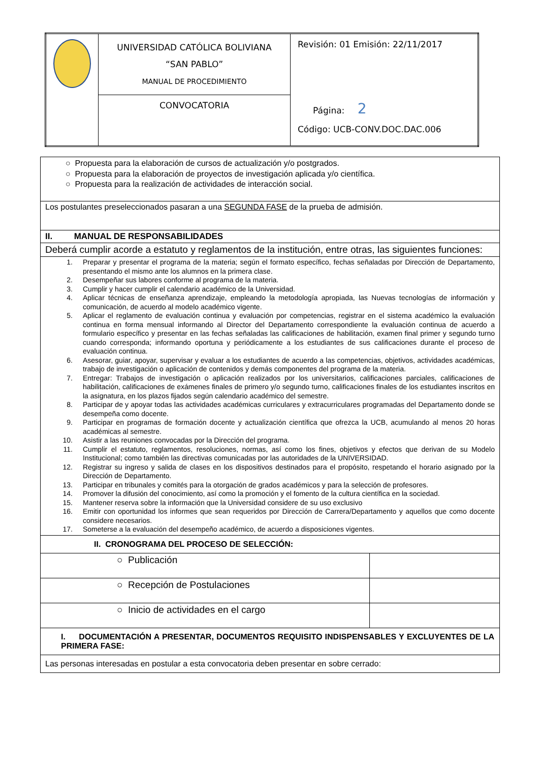| | UNIVERSIDAD CATÓLICA BOLIVIANA “SAN PABLO” MANUAL DE PROCEDIMIENTO | Revisión: 01 Emisión: 22/11/2017 Página: 2 Código: UCB-CONV.DOC.DAC.006 |
| | CONVOCATORIA | |
| ○ Propuesta para la elaboración de cursos de actualización y/o postgrados. ○ Propuesta para la elaboración de proyectos de investigación aplicada y/o científica. ○ Propuesta para la realización de actividades de interacción social. | |
| Los postulantes preseleccionados pasaran a una SEGUNDA FASE de la prueba de admisión. | |
| II. MANUAL DE RESPONSABILIDADES | |
| Deberá cumplir acorde a estatuto y reglamentos de la institución, entre otras, las siguientes funciones: | |
| 1. Preparar y presentar el programa de la materia; según el formato específico, fechas señaladas por Dirección de Departamento, presentando el mismo ante los alumnos en la primera clase. 2. Desempeñar sus labores conforme al programa de la materia. 3. Cumplir y hacer cumplir el calendario académico de la Universidad. 4. Aplicar técnicas de enseñanza aprendizaje, empleando la metodología apropiada, las Nuevas tecnologías de información y comunicación, de acuerdo al modelo académico vigente. 5. Aplicar el reglamento de evaluación continua y evaluación por competencias, registrar en el sistema académico la evaluación continua en forma mensual informando al Director del Departamento correspondiente la evaluación continua de acuerdo a formulario específico y presentar en las fechas señaladas las calificaciones de habilitación, examen final primer y segundo turno cuando corresponda; informando oportuna y periódicamente a los estudiantes de sus calificaciones durante el proceso de evaluación continua. 6. Asesorar, guiar, apoyar, supervisar y evaluar a los estudiantes de acuerdo a las competencias, objetivos, actividades académicas, trabajo de investigación o aplicación de contenidos y demás componentes del programa de la materia. 7. Entregar: Trabajos de investigación o aplicación realizados por los universitarios, calificaciones parciales, calificaciones de habilitación, calificaciones de exámenes finales de primero y/o segundo turno, calificaciones finales de los estudiantes inscritos en la asignatura, en los plazos fijados según calendario académico del semestre. 8. Participar de y apoyar todas las actividades académicas curriculares y extracurriculares programadas del Departamento donde se desempeña como docente. 9. Participar en programas de formación docente y actualización científica que ofrezca la UCB, acumulando al menos 20 horas académicas al semestre. 10. Asistir a las reuniones convocadas por la Dirección del programa. 11. Cumplir el estatuto, reglamentos, resoluciones, normas, así como los fines, objetivos y efectos que derivan de su Modelo Institucional; como también las directivas comunicadas por las autoridades de la UNIVERSIDAD. 12. Registrar su ingreso y salida de clases en los dispositivos destinados para el propósito, respetando el horario asignado por la Dirección de Departamento. 13. Participar en tribunales y comités para la otorgación de grados académicos y para la selección de profesores. 14. Promover la difusión del conocimiento, así como la promoción y el fomento de la cultura científica en la sociedad. 15. Mantener reserva sobre la información que la Universidad considere de su uso exclusivo 16. Emitir con oportunidad los informes que sean requeridos por Dirección de Carrera/Departamento y aquellos que como docente considere necesarios. 17. Someterse a la evaluación del desempeño académico, de acuerdo a disposiciones vigentes. | |
| II. CRONOGRAMA DEL PROCESO DE SELECCIÓN: | |
| ○ Publicación | |
| ○ Recepción de Postulaciones | |
| ○ Inicio de actividades en el cargo | |
| I. DOCUMENTACIÓN A PRESENTAR, DOCUMENTOS REQUISITO INDISPENSABLES Y EXCLUYENTES DE LA PRIMERA FASE: | |
| Las personas interesadas en postular a esta convocatoria deben presentar en sobre cerrado: | |